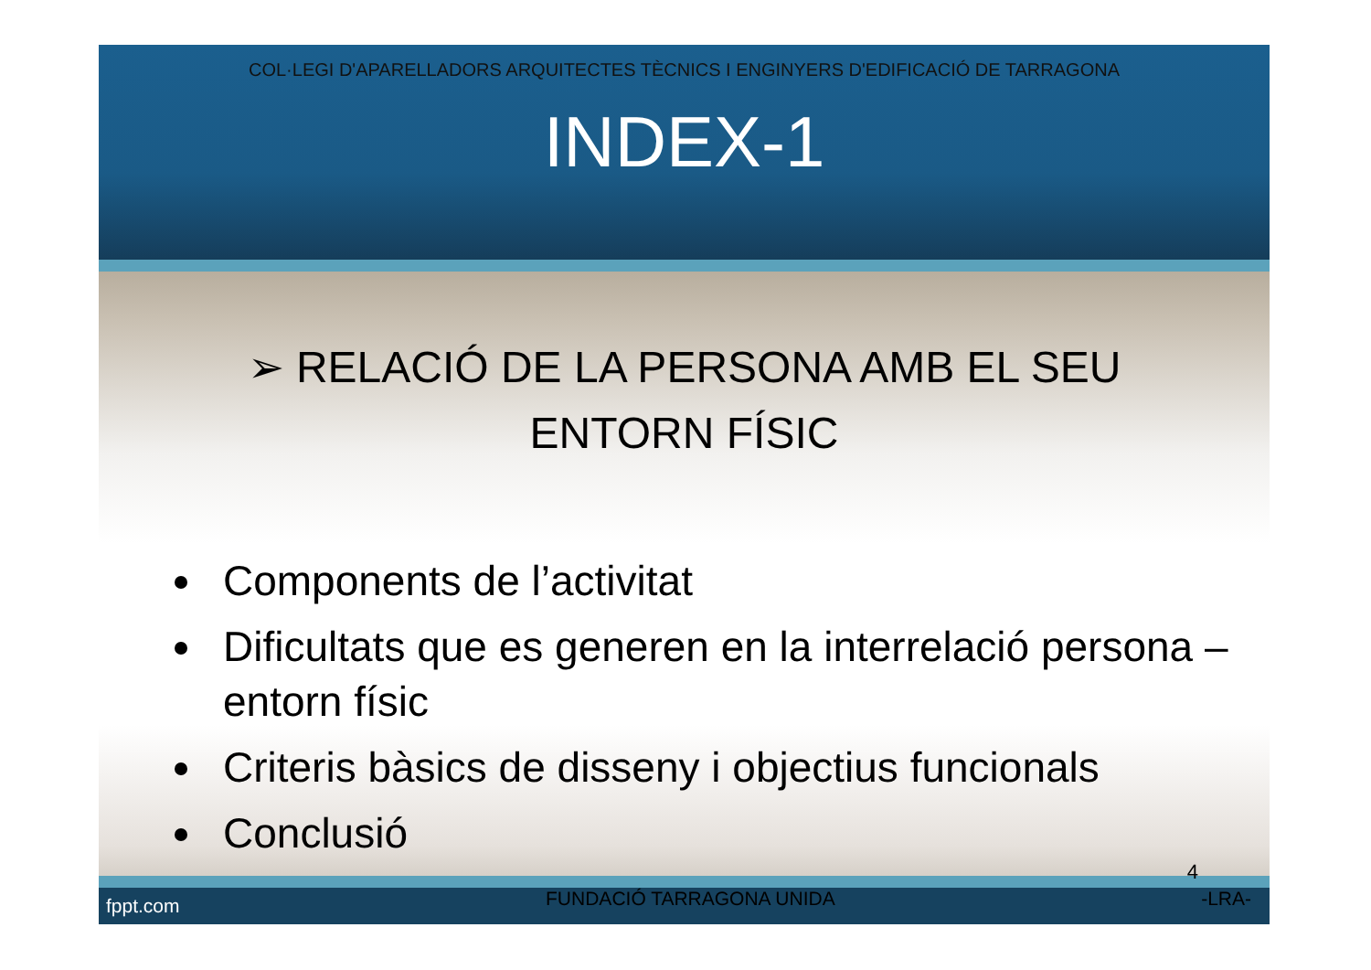COL·LEGI D'APARELLADORS ARQUITECTES TÈCNICS I ENGINYERS D'EDIFICACIÓ DE TARRAGONA
INDEX-1
➢ RELACIÓ DE LA PERSONA AMB EL SEU
ENTORN FÍSIC
Components de l’activitat
Dificultats que es generen en la interrelació persona – entorn físic
Criteris bàsics de disseny i objectius funcionals
Conclusió
4
fppt.com FUNDACIÓ TARRAGONA UNIDA -LRA-